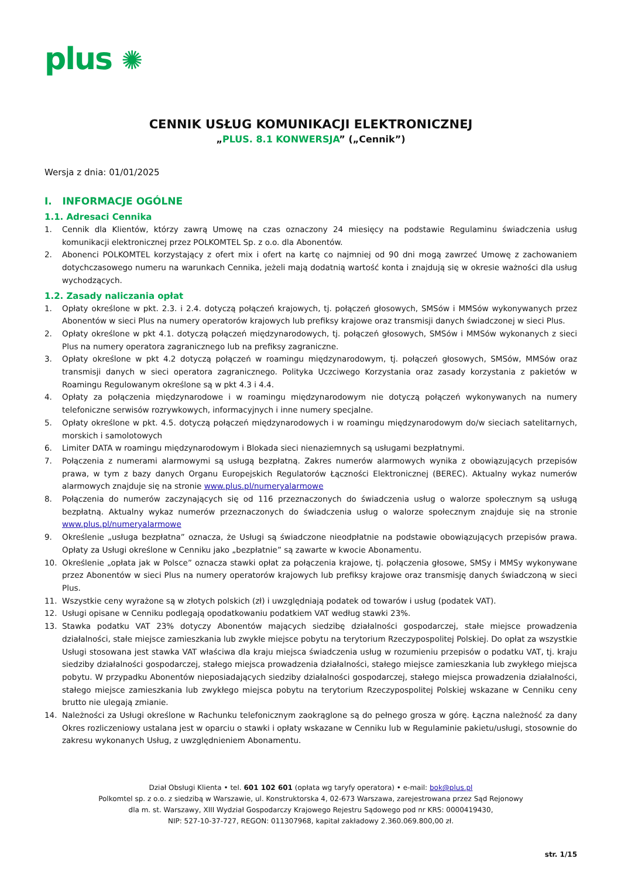plus ✺
CENNIK USŁUG KOMUNIKACJI ELEKTRONICZNEJ
„PLUS. 8.1 KONWERSJA” („Cennik”)
Wersja z dnia: 01/01/2025
I. INFORMACJE OGÓLNE
1.1. Adresaci Cennika
1. Cennik dla Klientów, którzy zawrą Umowę na czas oznaczony 24 miesięcy na podstawie Regulaminu świadczenia usług komunikacji elektronicznej przez POLKOMTEL Sp. z o.o. dla Abonentów.
2. Abonenci POLKOMTEL korzystający z ofert mix i ofert na kartę co najmniej od 90 dni mogą zawrzeć Umowę z zachowaniem dotychczasowego numeru na warunkach Cennika, jeżeli mają dodatnią wartość konta i znajdują się w okresie ważności dla usług wychodzących.
1.2. Zasady naliczania opłat
1. Opłaty określone w pkt. 2.3. i 2.4. dotyczą połączeń krajowych, tj. połączeń głosowych, SMSów i MMSów wykonywanych przez Abonentów w sieci Plus na numery operatorów krajowych lub prefiksy krajowe oraz transmisji danych świadczonej w sieci Plus.
2. Opłaty określone w pkt 4.1. dotyczą połączeń międzynarodowych, tj. połączeń głosowych, SMSów i MMSów wykonanych z sieci Plus na numery operatora zagranicznego lub na prefiksy zagraniczne.
3. Opłaty określone w pkt 4.2 dotyczą połączeń w roamingu międzynarodowym, tj. połączeń głosowych, SMSów, MMSów oraz transmisji danych w sieci operatora zagranicznego. Polityka Uczciwego Korzystania oraz zasady korzystania z pakietów w Roamingu Regulowanym określone są w pkt 4.3 i 4.4.
4. Opłaty za połączenia międzynarodowe i w roamingu międzynarodowym nie dotyczą połączeń wykonywanych na numery telefoniczne serwisów rozrywkowych, informacyjnych i inne numery specjalne.
5. Opłaty określone w pkt. 4.5. dotyczą połączeń międzynarodowych i w roamingu międzynarodowym do/w sieciach satelitarnych, morskich i samolotowych
6. Limiter DATA w roamingu międzynarodowym i Blokada sieci nienaziemnych są usługami bezpłatnymi.
7. Połączenia z numerami alarmowymi są usługą bezpłatną. Zakres numerów alarmowych wynika z obowiązujących przepisów prawa, w tym z bazy danych Organu Europejskich Regulatorów Łączności Elektronicznej (BEREC). Aktualny wykaz numerów alarmowych znajduje się na stronie www.plus.pl/numeryalarmowe
8. Połączenia do numerów zaczynających się od 116 przeznaczonych do świadczenia usług o walorze społecznym są usługą bezpłatną. Aktualny wykaz numerów przeznaczonych do świadczenia usług o walorze społecznym znajduje się na stronie www.plus.pl/numeryalarmowe
9. Określenie „usługa bezpłatna” oznacza, że Usługi są świadczone nieodpłatnie na podstawie obowiązujących przepisów prawa. Opłaty za Usługi określone w Cenniku jako „bezpłatnie” są zawarte w kwocie Abonamentu.
10. Określenie „opłata jak w Polsce” oznacza stawki opłat za połączenia krajowe, tj. połączenia głosowe, SMSy i MMSy wykonywane przez Abonentów w sieci Plus na numery operatorów krajowych lub prefiksy krajowe oraz transmisję danych świadczoną w sieci Plus.
11. Wszystkie ceny wyrażone są w złotych polskich (zł) i uwzględniają podatek od towarów i usług (podatek VAT).
12. Usługi opisane w Cenniku podlegają opodatkowaniu podatkiem VAT według stawki 23%.
13. Stawka podatku VAT 23% dotyczy Abonentów mających siedzibę działalności gospodarczej, stałe miejsce prowadzenia działalności, stałe miejsce zamieszkania lub zwykłe miejsce pobytu na terytorium Rzeczypospolitej Polskiej. Do opłat za wszystkie Usługi stosowana jest stawka VAT właściwa dla kraju miejsca świadczenia usług w rozumieniu przepisów o podatku VAT, tj. kraju siedziby działalności gospodarczej, stałego miejsca prowadzenia działalności, stałego miejsce zamieszkania lub zwykłego miejsca pobytu. W przypadku Abonentów nieposiadających siedziby działalności gospodarczej, stałego miejsca prowadzenia działalności, stałego miejsce zamieszkania lub zwykłego miejsca pobytu na terytorium Rzeczypospolitej Polskiej wskazane w Cenniku ceny brutto nie ulegają zmianie.
14. Należności za Usługi określone w Rachunku telefonicznym zaokrąglone są do pełnego grosza w górę. Łączna należność za dany Okres rozliczeniowy ustalana jest w oparciu o stawki i opłaty wskazane w Cenniku lub w Regulaminie pakietu/usługi, stosownie do zakresu wykonanych Usług, z uwzględnieniem Abonamentu.
Dział Obsługi Klienta • tel. 601 102 601 (opłata wg taryfy operatora) • e-mail: bok@plus.pl
Polkomtel sp. z o.o. z siedzibą w Warszawie, ul. Konstruktorska 4, 02-673 Warszawa, zarejestrowana przez Sąd Rejonowy
dla m. st. Warszawy, XIII Wydział Gospodarczy Krajowego Rejestru Sądowego pod nr KRS: 0000419430,
NIP: 527-10-37-727, REGON: 011307968, kapitał zakładowy 2.360.069.800,00 zł.
str. 1/15